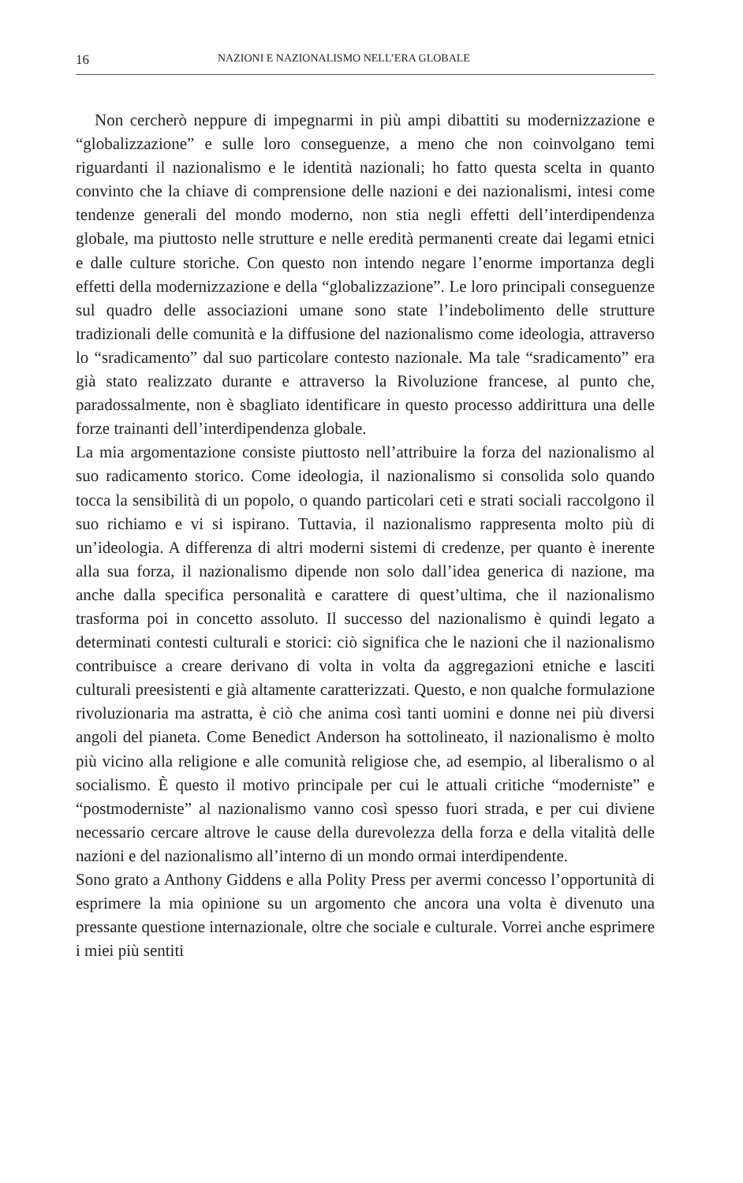16 NAZIONI E NAZIONALISMO NELL’ERA GLOBALE
Non cercherò neppure di impegnarmi in più ampi dibattiti su modernizzazione e “globalizzazione” e sulle loro conseguenze, a meno che non coinvolgano temi riguardanti il nazionalismo e le identità nazionali; ho fatto questa scelta in quanto convinto che la chiave di comprensione delle nazioni e dei nazionalismi, intesi come tendenze generali del mondo moderno, non stia negli effetti dell’interdipendenza globale, ma piuttosto nelle strutture e nelle eredità permanenti create dai legami etnici e dalle culture storiche. Con questo non intendo negare l’enorme importanza degli effetti della modernizzazione e della “globalizzazione”. Le loro principali conseguenze sul quadro delle associazioni umane sono state l’indebolimento delle strutture tradizionali delle comunità e la diffusione del nazionalismo come ideologia, attraverso lo “sradicamento” dal suo particolare contesto nazionale. Ma tale “sradicamento” era già stato realizzato durante e attraverso la Rivoluzione francese, al punto che, paradossalmente, non è sbagliato identificare in questo processo addirittura una delle forze trainanti dell’interdipendenza globale.
La mia argomentazione consiste piuttosto nell’attribuire la forza del nazionalismo al suo radicamento storico. Come ideologia, il nazionalismo si consolida solo quando tocca la sensibilità di un popolo, o quando particolari ceti e strati sociali raccolgono il suo richiamo e vi si ispirano. Tuttavia, il nazionalismo rappresenta molto più di un’ideologia. A differenza di altri moderni sistemi di credenze, per quanto è inerente alla sua forza, il nazionalismo dipende non solo dall’idea generica di nazione, ma anche dalla specifica personalità e carattere di quest’ultima, che il nazionalismo trasforma poi in concetto assoluto. Il successo del nazionalismo è quindi legato a determinati contesti culturali e storici: ciò significa che le nazioni che il nazionalismo contribuisce a creare derivano di volta in volta da aggregazioni etniche e lasciti culturali preesistenti e già altamente caratterizzati. Questo, e non qualche formulazione rivoluzionaria ma astratta, è ciò che anima così tanti uomini e donne nei più diversi angoli del pianeta. Come Benedict Anderson ha sottolineato, il nazionalismo è molto più vicino alla religione e alle comunità religiose che, ad esempio, al liberalismo o al socialismo. È questo il motivo principale per cui le attuali critiche “moderniste” e “postmoderniste” al nazionalismo vanno così spesso fuori strada, e per cui diviene necessario cercare altrove le cause della durevolezza della forza e della vitalità delle nazioni e del nazionalismo all’interno di un mondo ormai interdipendente.
Sono grato a Anthony Giddens e alla Polity Press per avermi concesso l’opportunità di esprimere la mia opinione su un argomento che ancora una volta è divenuto una pressante questione internazionale, oltre che sociale e culturale. Vorrei anche esprimere i miei più sentiti